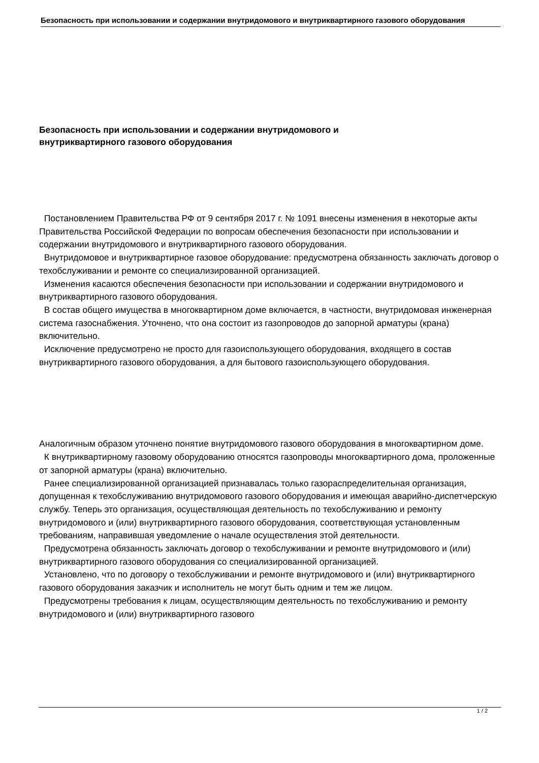Безопасность при использовании и содержании внутридомового и внутриквартирного газового оборудования
Безопасность при использовании и содержании внутридомового и внутриквартирного газового оборудования
Постановлением Правительства РФ от 9 сентября 2017 г. № 1091 внесены изменения в некоторые акты Правительства Российской Федерации по вопросам обеспечения безопасности при использовании и содержании внутридомового и внутриквартирного газового оборудования.
Внутридомовое и внутриквартирное газовое оборудование: предусмотрена обязанность заключать договор о техобслуживании и ремонте со специализированной организацией.
Изменения касаются обеспечения безопасности при использовании и содержании внутридомового и внутриквартирного газового оборудования.
В состав общего имущества в многоквартирном доме включается, в частности, внутридомовая инженерная система газоснабжения. Уточнено, что она состоит из газопроводов до запорной арматуры (крана) включительно.
Исключение предусмотрено не просто для газоиспользующего оборудования, входящего в состав внутриквартирного газового оборудования, а для бытового газоиспользующего оборудования.
Аналогичным образом уточнено понятие внутридомового газового оборудования в многоквартирном доме.
К внутриквартирному газовому оборудованию относятся газопроводы многоквартирного дома, проложенные от запорной арматуры (крана) включительно.
Ранее специализированной организацией признавалась только газораспределительная организация, допущенная к техобслуживанию внутридомового газового оборудования и имеющая аварийно-диспетчерскую службу. Теперь это организация, осуществляющая деятельность по техобслуживанию и ремонту внутридомового и (или) внутриквартирного газового оборудования, соответствующая установленным требованиям, направившая уведомление о начале осуществления этой деятельности.
Предусмотрена обязанность заключать договор о техобслуживании и ремонте внутридомового и (или) внутриквартирного газового оборудования со специализированной организацией.
Установлено, что по договору о техобслуживании и ремонте внутридомового и (или) внутриквартирного газового оборудования заказчик и исполнитель не могут быть одним и тем же лицом.
Предусмотрены требования к лицам, осуществляющим деятельность по техобслуживанию и ремонту внутридомового и (или) внутриквартирного газового
1 / 2